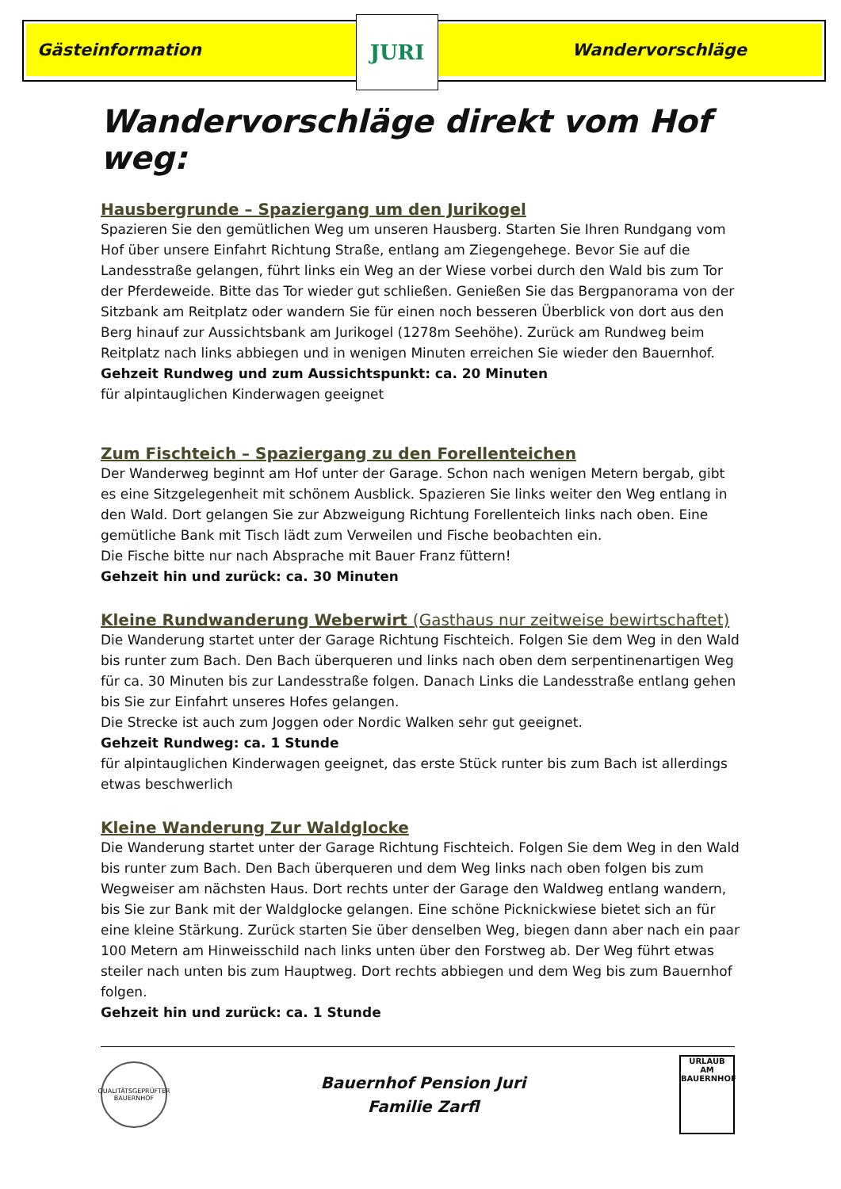Gästeinformation Wandervorschläge JURI
Wandervorschläge direkt vom Hof weg:
Hausbergrunde – Spaziergang um den Jurikogel
Spazieren Sie den gemütlichen Weg um unseren Hausberg. Starten Sie Ihren Rundgang vom Hof über unsere Einfahrt Richtung Straße, entlang am Ziegengehege. Bevor Sie auf die Landesstraße gelangen, führt links ein Weg an der Wiese vorbei durch den Wald bis zum Tor der Pferdeweide. Bitte das Tor wieder gut schließen. Genießen Sie das Bergpanorama von der Sitzbank am Reitplatz oder wandern Sie für einen noch besseren Überblick von dort aus den Berg hinauf zur Aussichtsbank am Jurikogel (1278m Seehöhe). Zurück am Rundweg beim Reitplatz nach links abbiegen und in wenigen Minuten erreichen Sie wieder den Bauernhof.
Gehzeit Rundweg und zum Aussichtspunkt: ca. 20 Minuten
für alpintauglichen Kinderwagen geeignet
Zum Fischteich – Spaziergang zu den Forellenteichen
Der Wanderweg beginnt am Hof unter der Garage. Schon nach wenigen Metern bergab, gibt es eine Sitzgelegenheit mit schönem Ausblick. Spazieren Sie links weiter den Weg entlang in den Wald. Dort gelangen Sie zur Abzweigung Richtung Forellenteich links nach oben. Eine gemütliche Bank mit Tisch lädt zum Verweilen und Fische beobachten ein.
Die Fische bitte nur nach Absprache mit Bauer Franz füttern!
Gehzeit hin und zurück: ca. 30 Minuten
Kleine Rundwanderung Weberwirt (Gasthaus nur zeitweise bewirtschaftet)
Die Wanderung startet unter der Garage Richtung Fischteich. Folgen Sie dem Weg in den Wald bis runter zum Bach. Den Bach überqueren und links nach oben dem serpentinenartigen Weg für ca. 30 Minuten bis zur Landesstraße folgen. Danach Links die Landesstraße entlang gehen bis Sie zur Einfahrt unseres Hofes gelangen.
Die Strecke ist auch zum Joggen oder Nordic Walken sehr gut geeignet.
Gehzeit Rundweg: ca. 1 Stunde
für alpintauglichen Kinderwagen geeignet, das erste Stück runter bis zum Bach ist allerdings etwas beschwerlich
Kleine Wanderung Zur Waldglocke
Die Wanderung startet unter der Garage Richtung Fischteich. Folgen Sie dem Weg in den Wald bis runter zum Bach. Den Bach überqueren und dem Weg links nach oben folgen bis zum Wegweiser am nächsten Haus. Dort rechts unter der Garage den Waldweg entlang wandern, bis Sie zur Bank mit der Waldglocke gelangen. Eine schöne Picknickwiese bietet sich an für eine kleine Stärkung. Zurück starten Sie über denselben Weg, biegen dann aber nach ein paar 100 Metern am Hinweisschild nach links unten über den Forstweg ab. Der Weg führt etwas steiler nach unten bis zum Hauptweg. Dort rechts abbiegen und dem Weg bis zum Bauernhof folgen.
Gehzeit hin und zurück: ca. 1 Stunde
QUALITÄTSGEPRÜFTER BAUERNHOF
Bauernhof Pension Juri
Familie Zarfl
URLAUB AM BAUERNHOF